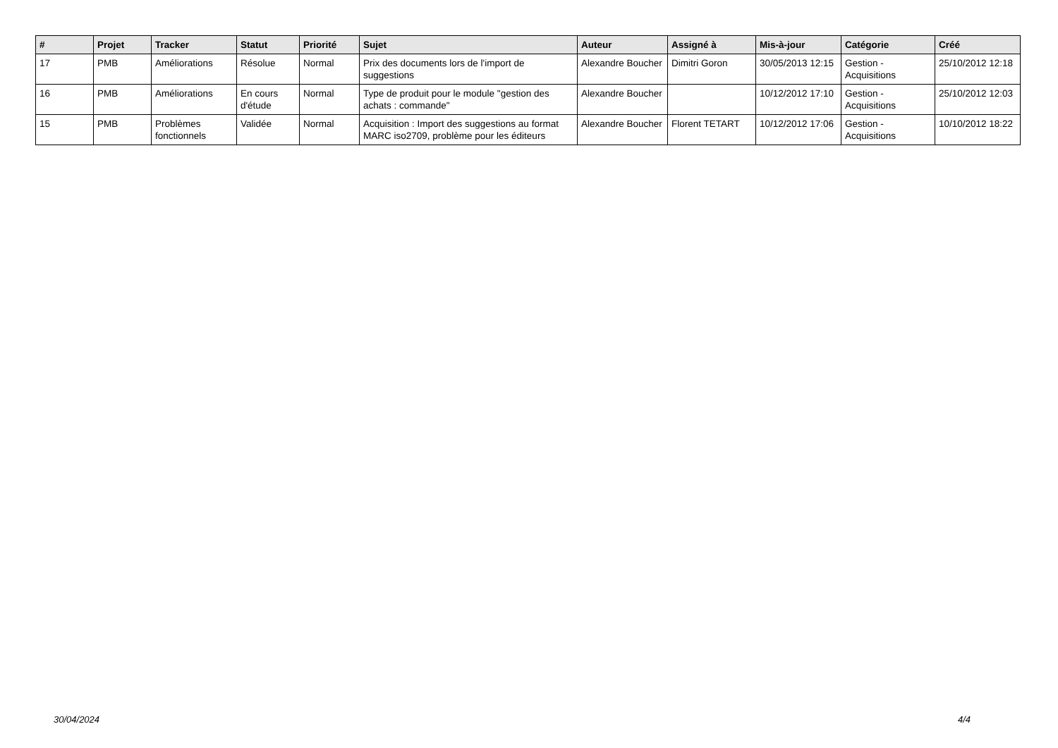| # | Projet | Tracker | Statut | Priorité | Sujet | Auteur | Assigné à | Mis-à-jour | Catégorie | Créé |
| --- | --- | --- | --- | --- | --- | --- | --- | --- | --- | --- |
| 17 | PMB | Améliorations | Résolue | Normal | Prix des documents lors de l'import de suggestions | Alexandre Boucher | Dimitri Goron | 30/05/2013 12:15 | Gestion - Acquisitions | 25/10/2012 12:18 |
| 16 | PMB | Améliorations | En cours d'étude | Normal | Type de produit pour le module "gestion des achats : commande" | Alexandre Boucher | | 10/12/2012 17:10 | Gestion - Acquisitions | 25/10/2012 12:03 |
| 15 | PMB | Problèmes fonctionnels | Validée | Normal | Acquisition : Import des suggestions au format MARC iso2709, problème pour les éditeurs | Alexandre Boucher | Florent TETART | 10/12/2012 17:06 | Gestion - Acquisitions | 10/10/2012 18:22 |
30/04/2024 4/4